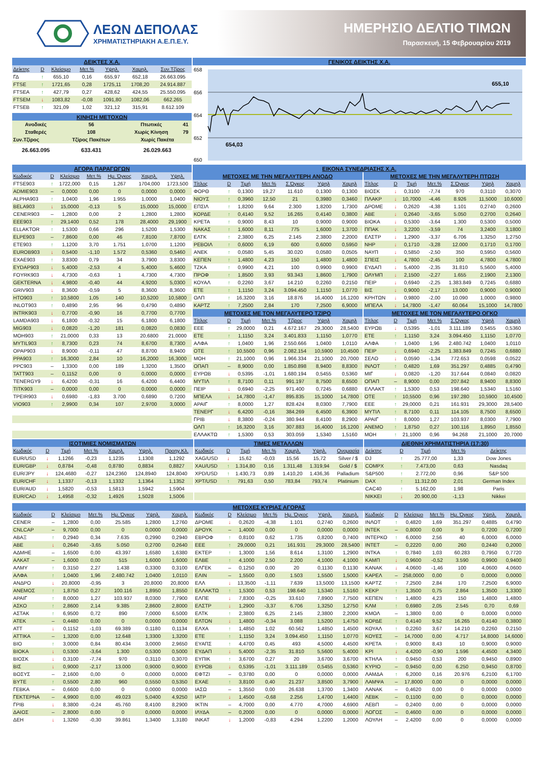ΛΕΩΝ ΔΕΠΟΛΑΣ
ΧΡΗΜΑΤΙΣΤΗΡΙΑΚΗ Α.Ε.Π.Ε.Υ.
ΗΜΕΡΗΣΙΟ ΔΕΛΤΙΟ ΤΙΜΩΝ
Παρασκευή, 15 Φεβρουαρίου 2019
| ΔΕΙΚΤΕΣ Χ.Α. | | | | | | |
| Δείκτης | D | Κλείσιμο | Μετ.% | Υψηλ. | Χαμηλ. | Συν.Τζίρος |
| ΓΔ | ↑ | 655,10 | 0,16 | 655,97 | 652,18 | 26.663.095 |
| FTSE | ↑ | 1721,65 | 0,28 | 1725,11 | 1708,20 | 24.914.887 |
| FTSEA | ↑ | 427,79 | 0,27 | 428,62 | 424,55 | 25.550.095 |
| FTSEM | ↓ | 1083,82 | -0,08 | 1091,80 | 1082,06 | 662.265 |
| FTSEB | ↑ | 321,09 | 1,02 | 321,12 | 315,91 | 8.612.109 |
| ΚΙΝΗΣΗ ΜΕΤΟΧΩΝ | | | |
| Ανοδικές | 56 | Πτωτικές | 41 |
| Σταθερές | 108 | Χωρίς Κίνηση | 79 |
| Συν.Τζίρος | Τζίρος Πακέτων | Χωρίς Πακέτα | |
| 26.663.095 | 633.431 | 26.029.663 | |
| ΓΕΝΙΚΟΣ ΔΕΙΚΤΗΣ Χ.Α. |
658
656
654
652
650
655,10
654,03
| ΑΓΟΡΑ ΠΑΡΑΓΩΓΩΝ | | | | | | |
| Κωδικός | D | Κλείσιμο | Μετ.% | Ημ. Όγκος | Χαμηλ. | Υψηλ. |
| FTSE903 | ↑ | 1722,000 | 0,15 | 1.267 | 1704,000 | 1723,500 |
| ADMIE903 | – | 0,0000 | 0,00 | 0 | 0,0000 | 0,0000 |
| ALPHA903 | ↑ | 1,0400 | 1,96 | 1.955 | 1,0000 | 1,0400 |
| BELA903 | ↓ | 15,0000 | -0,13 | 5 | 15,0000 | 15,0000 |
| CENER903 | – | 1,2800 | 0,00 | 2 | 1,2800 | 1,2800 |
| EEE903 | ↑ | 29,1400 | 0,52 | 178 | 28,4000 | 29,1900 |
| ELLAKTOR | ↑ | 1,5300 | 0,66 | 296 | 1,5200 | 1,5300 |
| ELPE903 | – | 7,8600 | 0,00 | 46 | 7,8100 | 7,8700 |
| ETE903 | ↑ | 1,1200 | 3,70 | 1.751 | 1,0700 | 1,1200 |
| EUROB903 | ↓ | 0,5400 | -1,10 | 1.572 | 0,5360 | 0,5460 |
| EXAE903 | ↑ | 3,8300 | 0,79 | 34 | 3,7900 | 3,8300 |
| EYDAP903 | ↓ | 5,4000 | -2,53 | 4 | 5,4000 | 5,4600 |
| FOYRK903 | ↓ | 4,7300 | -0,63 | 1 | 4,7300 | 4,7300 |
| GEKTERNA | ↓ | 4,9800 | -0,40 | 44 | 4,9200 | 5,0300 |
| GRIV903 | ↓ | 8,3600 | -0,59 | 5 | 8,3600 | 8,3600 |
| HTO903 | ↑ | 10,5800 | 1,05 | 140 | 10,5200 | 10,5800 |
| INLOT903 | ↑ | 0,4890 | 2,95 | 96 | 0,4790 | 0,4890 |
| INTRK903 | ↓ | 0,7700 | -0,90 | 16 | 0,7700 | 0,7700 |
| LAMDA903 | ↓ | 6,1800 | -0,32 | 15 | 6,1800 | 6,1800 |
| MIG903 | ↓ | 0,0820 | -1,20 | 181 | 0,0820 | 0,0830 |
| MOH903 | ↑ | 21,0000 | 0,33 | 13 | 20,6800 | 21,0000 |
| MYTIL903 | ↑ | 8,7300 | 0,23 | 74 | 8,6700 | 8,7300 |
| OPAP903 | ↓ | 8,9000 | -0,11 | 47 | 8,8700 | 8,9400 |
| PPA903 | ↑ | 16,3000 | 2,84 | 10 | 16,2000 | 16,3000 |
| PPC903 | – | 1,3300 | 0,00 | 189 | 1,3200 | 1,3500 |
| TATT903 | – | 0,1152 | 0,00 | 0 | 0,0000 | 0,0000 |
| TENERGY9 | ↓ | 6,4200 | -0,31 | 16 | 6,4200 | 6,4400 |
| TITK903 | – | 0,0000 | 0,00 | 0 | 0,0000 | 0,0000 |
| TPEIR903 | ↓ | 0,6980 | -1,83 | 3.700 | 0,6890 | 0,7200 |
| VIO903 | ↑ | 2,9900 | 0,34 | 107 | 2,9700 | 3,0000 |
| ΕΙΚΟΝΑ ΣΥΝΕΔΡΙΑΣΗΣ Χ.Α. |
| ΜΕΤΟΧΕΣ ΜΕ ΤΗΝ ΜΕΓΑΛΥΤΕΡΗ ΑΝΟΔΟ | | | | | | |
| Τίτλος | D | Τιμή | Μετ.% | Σ.Όγκος | Υψηλ | Χαμηλ |
| ΦΟΡΘ | ↑ | 0,1300 | 19,27 | 11.610 | 0,1300 | 0,1300 |
| ΝΙΟΥΣ | ↑ | 0,3960 | 12,50 | 21 | 0,3980 | 0,3460 |
| ΕΠΣΙΛ | ↑ | 1,8200 | 9,64 | 2.300 | 1,8200 | 1,7300 |
| ΚΟΡΔΕ | ↑ | 0,4140 | 9,52 | 16.265 | 0,4140 | 0,3800 |
| ΚΡΕΤΑ | ↑ | 0,9000 | 8,43 | 10 | 0,9000 | 0,9000 |
| ΝΑΚΑΣ | ↑ | 1,6000 | 8,11 | 775 | 1,6000 | 1,3700 |
| ΕΛΤΚ | ↑ | 2,3800 | 6,25 | 2.145 | 2,3800 | 2,2000 |
| ΡΕΒΟΙΛ | ↑ | 0,6000 | 6,19 | 600 | 0,6000 | 0,5950 |
| ΑΝΕΚ | ↑ | 0,0580 | 5,45 | 30.020 | 0,0580 | 0,0505 |
| ΚΕΠΕΝ | ↑ | 1,4800 | 4,23 | 150 | 1,4800 | 1,4800 |
| ΤΖΚΑ | ↑ | 0,9900 | 4,21 | 100 | 0,9900 | 0,9900 |
| ΠΡΟΦ | ↑ | 1,8500 | 3,93 | 93.343 | 1,8600 | 1,7900 |
| ΚΟΥΑΛ | ↑ | 0,2260 | 3,67 | 14.210 | 0,2260 | 0,2150 |
| ΕΤΕ | ↑ | 1,1150 | 3,24 | 3.094.450 | 1,1150 | 1,0770 |
| ΟΛΠ | ↑ | 16,3200 | 3,16 | 18.876 | 16,4000 | 16,1200 |
| ΚΑΡΤΖ | ↑ | 7,2500 | 2,84 | 170 | 7,2500 | 6,9000 |
| ΜΕΤΟΧΕΣ ΜΕ ΤΟΝ ΜΕΓΑΛΥΤΕΡΟ ΤΖΙΡΟ | | | | | | |
| Τίτλος | D | Τιμή | Μετ.% | Τζίρος | Υψηλ | Χαμηλ |
| ΕΕΕ | ↑ | 29,0000 | 0,21 | 4.672.167 | 29,3000 | 28,5400 |
| ΕΤΕ | ↑ | 1,1150 | 3,24 | 3.401.833 | 1,1150 | 1,0770 |
| ΑΛΦΑ | ↑ | 1,0400 | 1,96 | 2.550.666 | 1,0400 | 1,0110 |
| ΟΤΕ | ↑ | 10,5500 | 0,96 | 2.082.154 | 10,5900 | 10,4500 |
| ΜΟΗ | ↑ | 21,1000 | 0,96 | 1.966.334 | 21,1000 | 20,7000 |
| ΟΠΑΠ | – | 8,9000 | 0,00 | 1.850.898 | 8,9400 | 8,8300 |
| ΕΥΡΩΒ | ↓ | 0,5395 | -1,01 | 1.680.194 | 0,5455 | 0,5360 |
| ΜΥΤΙΛ | ↑ | 8,7100 | 0,11 | 991.197 | 8,7500 | 8,6500 |
| ΠΕΙΡ | ↓ | 0,6940 | -2,25 | 971.400 | 0,7245 | 0,6880 |
| ΜΠΕΛΑ | ↓ | 14,7800 | -1,47 | 895.835 | 15,1000 | 14,7800 |
| ΑΡΑΙΓ | ↑ | 8,0000 | 1,27 | 828.424 | 8,0300 | 7,7900 |
| ΤΕΝΕΡΓ | ↓ | 6,4200 | -0,16 | 384.269 | 6,4500 | 6,3900 |
| ΓΡΙΒ | ↓ | 8,3800 | -0,24 | 380.944 | 8,4100 | 8,2900 |
| ΟΛΠ | ↑ | 16,3200 | 3,16 | 307.883 | 16,4000 | 16,1200 |
| ΕΛΛΑΚΤΩ | ↑ | 1,5300 | 0,53 | 303.059 | 1,5340 | 1,5160 |
| ΜΕΤΟΧΕΣ ΜΕ ΤΗΝ ΜΕΓΑΛΥΤΕΡΗ ΠΤΩΣΗ | | | | | | |
| Τίτλος | D | Τιμή | Μετ.% | Σ.Όγκος | Υψηλ | Χαμηλ |
| ΒΙΟΣΚ | ↓ | 0,3100 | -7,74 | 970 | 0,3110 | 0,3070 |
| ΠΛΑΚΡ | ↓ | 10,7000 | -4,46 | 8.926 | 11,5000 | 10,6000 |
| ΔΡΟΜΕ | ↓ | 0,2620 | -4,38 | 1.101 | 0,2740 | 0,2600 |
| ΑΒΕ | ↓ | 0,2640 | -3,65 | 5.050 | 0,2700 | 0,2640 |
| ΒΙΟΚΑ | ↓ | 0,5300 | -3,64 | 1.300 | 0,5300 | 0,5000 |
| ΠΠΑΚ | ↓ | 3,2200 | -3,59 | 74 | 3,2400 | 3,1800 |
| ΕΛΣΤΡ | ↓ | 1,2900 | -3,37 | 6.706 | 1,3250 | 1,2750 |
| ΝΗΡ | ↓ | 0,1710 | -3,28 | 12.000 | 0,1710 | 0,1700 |
| ΝΑΥΠ | ↓ | 0,5850 | -2,50 | 350 | 0,5950 | 0,5600 |
| ΣΠΕΙΣ | ↓ | 4,7800 | -2,45 | 100 | 4,7800 | 4,7800 |
| ΕΥΔΑΠ | ↓ | 5,4000 | -2,35 | 31.810 | 5,5600 | 5,4000 |
| ΟΛΥΜΠ | ↓ | 2,1500 | -2,27 | 1.655 | 2,1900 | 2,1300 |
| ΠΕΙΡ | ↓ | 0,6940 | -2,25 | 1.383.849 | 0,7245 | 0,6880 |
| ΒΙΣ | ↓ | 0,9000 | -2,17 | 13.000 | 0,9000 | 0,9000 |
| ΚΡΗΤΩΝ | ↓ | 0,9800 | -2,00 | 10.090 | 1,0000 | 0,9800 |
| ΜΠΕΛΑ | ↓ | 14,7800 | -1,47 | 60.064 | 15,1000 | 14,7800 |
| ΜΕΤΟΧΕΣ ΜΕ ΤΟΝ ΜΕΓΑΛΥΤΕΡΟ ΟΓΚΟ | | | | | | |
| Τίτλος | D | Τιμή | Μετ.% | Σ.Όγκος | Υψηλ | Χαμηλ |
| ΕΥΡΩΒ | ↓ | 0,5395 | -1,01 | 3.111.189 | 0,5455 | 0,5360 |
| ΕΤΕ | ↑ | 1,1150 | 3,24 | 3.094.450 | 1,1150 | 1,0770 |
| ΑΛΦΑ | ↑ | 1,0400 | 1,96 | 2.480.742 | 1,0400 | 1,0110 |
| ΠΕΙΡ | ↓ | 0,6940 | -2,25 | 1.383.849 | 0,7245 | 0,6880 |
| ΣΕΛΟ | ↓ | 0,0590 | -1,34 | 772.653 | 0,0598 | 0,0522 |
| ΙΝΛΟΤ | ↑ | 0,4820 | 1,69 | 351.297 | 0,4885 | 0,4790 |
| ΜΙΓ | ↓ | 0,0820 | -1,20 | 317.644 | 0,0840 | 0,0820 |
| ΟΠΑΠ | – | 8,9000 | 0,00 | 207.842 | 8,9400 | 8,8300 |
| ΕΛΛΑΚΤ | ↑ | 1,5300 | 0,53 | 198.640 | 1,5340 | 1,5160 |
| ΟΤΕ | ↑ | 10,5500 | 0,96 | 197.280 | 10,5900 | 10,4500 |
| ΕΕΕ | ↑ | 29,0000 | 0,21 | 161.931 | 29,3000 | 28,5400 |
| ΜΥΤΙΛ | ↑ | 8,7100 | 0,11 | 114.105 | 8,7500 | 8,6500 |
| ΑΡΑΙΓ | ↑ | 8,0000 | 1,27 | 103.937 | 8,0300 | 7,7900 |
| ΑΝΕΜΟ | ↑ | 1,8750 | 0,27 | 100.116 | 1,8950 | 1,8550 |
| ΜΟΗ | ↑ | 21,1000 | 0,96 | 94.268 | 21,1000 | 20,7000 |
| ΙΣΟΤΙΜΙΕΣ ΝΟΜΙΣΜΑΤΩΝ | | | | | | |
| Κωδικός | D | Τιμή | Μετ.% | Χαμηλ. | Υψηλ. | Προηγ.Κλ. |
| EUR/USD | ↓ | 1,1266 | -0,23 | 1,1235 | 1,1308 | 1,1292 |
| EUR/GBP | ↓ | 0,8784 | -0,48 | 0,8780 | 0,8834 | 0,8827 |
| EUR/JPY | ↓ | 124,4680 | -0,27 | 124,2360 | 124,8940 | 124,8040 |
| EUR/CHF | ↓ | 1,1337 | -0,13 | 1,1332 | 1,1364 | 1,1352 |
| EUR/AUD | ↓ | 1,5820 | -0,53 | 1,5813 | 1,5942 | 1,5904 |
| EUR/CAD | ↓ | 1,4958 | -0,32 | 1,4926 | 1,5028 | 1,5006 |
| ΤΙΜΕΣ ΜΕΤΑΛΛΩΝ | | | | | | |
| Κωδικός | D | Τιμή | Μετ.% | Χαμηλ. | Υψηλ. | Ονομασία |
| XAG/USD | ↓ | 15,62 | -0,03 | 15,56 | 15,72 | Silver / $ |
| XAU/USD | ↑ | 1.314,80 | 0,16 | 1.311,48 | 1.319,94 | Gold / $ |
| XPD/USD | ↑ | 1.430,73 | 0,89 | 1.410,20 | 1.436,36 | Palladium |
| XPT/USD | ↑ | 791,63 | 0,50 | 783,84 | 793,74 | Platinium |
| ΔΙΕΘΝΗ ΧΡΗΜΑΤΙΣΤΗΡΙΑ (17:30) | | | | |
| Δείκτης | D | Τιμή | Μετ.% | Δείκτης |
| DJ | ↑ | 25.777,00 | 1,33 | Dow Jones |
| COMPX | ↑ | 7.473,00 | 0,63 | Nasdaq |
| S&P500 | ↑ | 2.772,00 | 0,96 | S&P 500 |
| DAX | ↑ | 11.312,00 | 2,01 | German Index |
| CAC40 | ↑ | 5.162,00 | 1,98 | Paris |
| NIKKEI | ↓ | 20.900,00 | -1,13 | Nikkei |
| ΜΕΤΟΧΕΣ ΚΥΡΙΑΣ ΑΓΟΡΑΣ |
| Κωδικός | D | Κλείσιμο | Μετ.% | Ημ. Όγκος | Υψηλ. | Χαμηλ. |
| --- | --- | --- | --- | --- | --- | --- |
| CENER | – | 1,2800 | 0,00 | 25.585 | 1,2800 | 1,2760 |
| CNLCAP | – | 9,7000 | 0,00 | 0 | 0,0000 | 0,0000 |
| ΑΒΑΞ | ↑ | 0,2940 | 0,34 | 7.635 | 0,2990 | 0,2940 |
| ΑΒΕ | ↓ | 0,2640 | -3,65 | 5.050 | 0,2700 | 0,2640 |
| ΑΔΜΗΕ | – | 1,6500 | 0,00 | 43.397 | 1,6580 | 1,6380 |
| ΑΛΚΑΤ | – | 1,6000 | 0,00 | 515 | 1,6000 | 1,6000 |
| ΑΛΜΥ | ↑ | 0,3150 | 2,27 | 1.438 | 0,3300 | 0,3100 |
| ΑΛΦΑ | ↑ | 1,0400 | 1,96 | 2.480.742 | 1,0400 | 1,0110 |
| ΑΝΔΡΟ | ↓ | 20,8000 | -0,95 | 3 | 20,8000 | 20,8000 |
| ΑΝΕΜΟΣ | ↑ | 1,8750 | 0,27 | 100.116 | 1,8950 | 1,8550 |
| ΑΡΑΙΓ | ↑ | 8,0000 | 1,27 | 103.937 | 8,0300 | 7,7900 |
| ΑΣΚΟ | ↑ | 2,8600 | 2,14 | 9.385 | 2,8600 | 2,8000 |
| ΑΣΤΑΚ | ↑ | 6,9500 | 0,72 | 890 | 7,0000 | 6,5000 |
| ΑΤΕΚ | – | 0,4480 | 0,00 | 0 | 0,0000 | 0,0000 |
| ΑΤΤ | ↓ | 0,1152 | -1,03 | 69.389 | 0,1180 | 0,1134 |
| ΑΤΤΙΚΑ | – | 1,3200 | 0,00 | 12.648 | 1,3300 | 1,3200 |
| ΒΙΟ | ↑ | 3,0000 | 0,84 | 80.434 | 3,0000 | 2,9650 |
| ΒΙΟΚΑ | ↓ | 0,5300 | -3,64 | 1.300 | 0,5300 | 0,5000 |
| ΒΙΟΣΚ | ↓ | 0,3100 | -7,74 | 970 | 0,3110 | 0,3070 |
| ΒΙΣ | ↓ | 0,9000 | -2,17 | 13.000 | 0,9000 | 0,9000 |
| ΒΟΣΥΣ | – | 2,1600 | 0,00 | 0 | 0,0000 | 0,0000 |
| ΒΥΤΕ | ↑ | 0,5500 | 2,80 | 960 | 0,5550 | 0,5350 |
| ΓΕΒΚΑ | – | 0,6600 | 0,00 | 0 | 0,0000 | 0,0000 |
| ΓΕΚΤΕΡΝΑ | – | 4,9900 | 0,00 | 49.023 | 5,0400 | 4,9250 |
| ΓΡΙΒ | ↓ | 8,3800 | -0,24 | 45.760 | 8,4100 | 8,2900 |
| ΔΑΙΟΣ | – | 2,8000 | 0,00 | 0 | 0,0000 | 0,0000 |
| ΔΕΗ | ↓ | 1,3260 | -0,30 | 39.861 | 1,3400 | 1,3180 |
| Κωδικός | D | Κλείσιμο | Μετ.% | Ημ. Όγκος | Υψηλ. | Χαμηλ. |
| --- | --- | --- | --- | --- | --- | --- |
| ΔΡΟΜΕ | ↓ | 0,2620 | -4,38 | 1.101 | 0,2740 | 0,2600 |
| ΔΡΟΥΚ | – | 1,4000 | 0,00 | 0 | 0,0000 | 0,0000 |
| ΕΒΡΟΦ | ↑ | 0,8100 | 0,62 | 1.735 | 0,8200 | 0,7400 |
| ΕΕΕ | ↑ | 29,0000 | 0,21 | 161.931 | 29,3000 | 28,5400 |
| ΕΚΤΕΡ | ↑ | 1,3000 | 1,56 | 8.614 | 1,3100 | 1,2900 |
| ΕΛΒΕ | ↑ | 4,1000 | 2,50 | 2.200 | 4,1000 | 4,1000 |
| ΕΛΓΕΚ | – | 0,1250 | 0,00 | 20 | 0,1130 | 0,1130 |
| ΕΛΙΝ | – | 1,5500 | 0,00 | 1.503 | 1,5500 | 1,5000 |
| ΕΛΛ | ↓ | 13,3500 | -1,11 | 7.639 | 13,5000 | 13,1500 |
| ΕΛΛΑΚΤΩ | ↑ | 1,5300 | 0,53 | 198.640 | 1,5340 | 1,5160 |
| ΕΛΠΕ | ↓ | 7,8300 | -0,25 | 33.610 | 7,8900 | 7,7500 |
| ΕΛΣΤΡ | ↓ | 1,2900 | -3,37 | 6.706 | 1,3250 | 1,2750 |
| ΕΛΤΚ | ↑ | 2,3800 | 6,25 | 2.145 | 2,3800 | 2,2000 |
| ΕΛΤΟΝ | ↓ | 1,4800 | -0,34 | 3.088 | 1,5200 | 1,4750 |
| ΕΛΧΑ | ↑ | 1,4850 | 1,02 | 60.562 | 1,4850 | 1,4500 |
| ΕΤΕ | ↑ | 1,1150 | 3,24 | 3.094.450 | 1,1150 | 1,0770 |
| ΕΥΑΠΣ | ↑ | 4,4700 | 0,45 | 493 | 4,5000 | 4,4500 |
| ΕΥΔΑΠ | ↓ | 5,4000 | -2,35 | 31.810 | 5,5600 | 5,4000 |
| ΕΥΠΙΚ | ↑ | 3,6700 | 0,27 | 20 | 3,6700 | 3,6700 |
| ΕΥΡΩΒ | ↓ | 0,5395 | -1,01 | 3.111.189 | 0,5455 | 0,5360 |
| ΕΦΤΖΙ | – | 0,3780 | 0,00 | 0 | 0,0000 | 0,0000 |
| ΕΧΑΕ | ↑ | 3,8100 | 0,40 | 21.237 | 3,8500 | 3,7900 |
| ΙΑΣΩ | – | 1,3550 | 0,00 | 26.638 | 1,3700 | 1,3400 |
| ΙΑΤΡ | ↓ | 1,4500 | -0,68 | 2.256 | 1,4700 | 1,4400 |
| ΙΚΤΙΝ | – | 4,7000 | 0,00 | 4.770 | 4,7000 | 4,6900 |
| ΙΛΥΔΑ | – | 0,2000 | 0,00 | 0 | 0,0000 | 0,0000 |
| ΙΝΚΑΤ | ↓ | 1,2000 | -0,83 | 4.294 | 1,2200 | 1,2000 |
| Κωδικός | D | Κλείσιμο | Μετ.% | Ημ. Όγκος | Υψηλ. | Χαμηλ. |
| --- | --- | --- | --- | --- | --- | --- |
| ΙΝΛΟΤ | ↑ | 0,4820 | 1,69 | 351.297 | 0,4885 | 0,4790 |
| ΙΝΤΕΚ | – | 0,8000 | 0,00 | 9 | 0,7200 | 0,7200 |
| ΙΝΤΕΡΚΟ | ↑ | 6,0000 | 2,56 | 40 | 6,0000 | 6,0000 |
| ΙΝΤΕΤ | – | 0,2220 | 0,00 | 260 | 0,2440 | 0,2000 |
| ΙΝΤΚΑ | ↑ | 0,7840 | 1,03 | 60.283 | 0,7950 | 0,7720 |
| ΚΑΜΠ | ↓ | 0,9600 | -0,52 | 3.590 | 0,9900 | 0,9400 |
| ΚΑΝΑΚ | ↓ | 4,0600 | -1,46 | 100 | 4,0600 | 4,0600 |
| ΚΑΡΕΛ | – | 258,0000 | 0,00 | 0 | 0,0000 | 0,0000 |
| ΚΑΡΤΖ | ↑ | 7,2500 | 2,84 | 170 | 7,2500 | 6,9000 |
| ΚΕΚΡ | ↑ | 1,3500 | 0,75 | 2.864 | 1,3500 | 1,3300 |
| ΚΕΠΕΝ | ↑ | 1,4800 | 4,23 | 150 | 1,4800 | 1,4800 |
| ΚΛΜ | ↑ | 0,6980 | 2,05 | 2.545 | 0,70 | 0,69 |
| ΚΜΟΛ | – | 1,3800 | 0,00 | 0 | 0,0000 | 0,0000 |
| ΚΟΡΔΕ | ↑ | 0,4140 | 9,52 | 16.265 | 0,4140 | 0,3800 |
| ΚΟΥΑΛ | ↑ | 0,2260 | 3,67 | 14.210 | 0,2260 | 0,2150 |
| ΚΟΥΕΣ | – | 14,7000 | 0,00 | 4.717 | 14,8000 | 14,6000 |
| ΚΡΕΤΑ | ↑ | 0,9000 | 8,43 | 10 | 0,9000 | 0,9000 |
| ΚΡΙ | ↓ | 4,4200 | -0,90 | 1.596 | 4,4500 | 4,3400 |
| ΚΤΗΛΑ | ↑ | 0,9450 | 0,53 | 200 | 0,9450 | 0,8900 |
| ΚΥΡΙΟ | – | 0,9450 | 0,00 | 6.250 | 0,9450 | 0,8700 |
| ΛΑΜΔΑ | ↑ | 6,2000 | 0,16 | 20.976 | 6,2100 | 6,1700 |
| ΛΑΜΨΑ | – | 17,8000 | 0,00 | 0 | 0,0000 | 0,0000 |
| ΛΑΝΑΚ | – | 0,4620 | 0,00 | 0 | 0,0000 | 0,0000 |
| ΛΕΒΚ | – | 0,1100 | 0,00 | 0 | 0,0000 | 0,0000 |
| ΛΕΒΠ | – | 0,2400 | 0,00 | 0 | 0,0000 | 0,0000 |
| ΛΟΓΟΣ | – | 0,4600 | 0,00 | 0 | 0,0000 | 0,0000 |
| ΛΟΥΛΗ | – | 2,4200 | 0,00 | 0 | 0,0000 | 0,0000 |